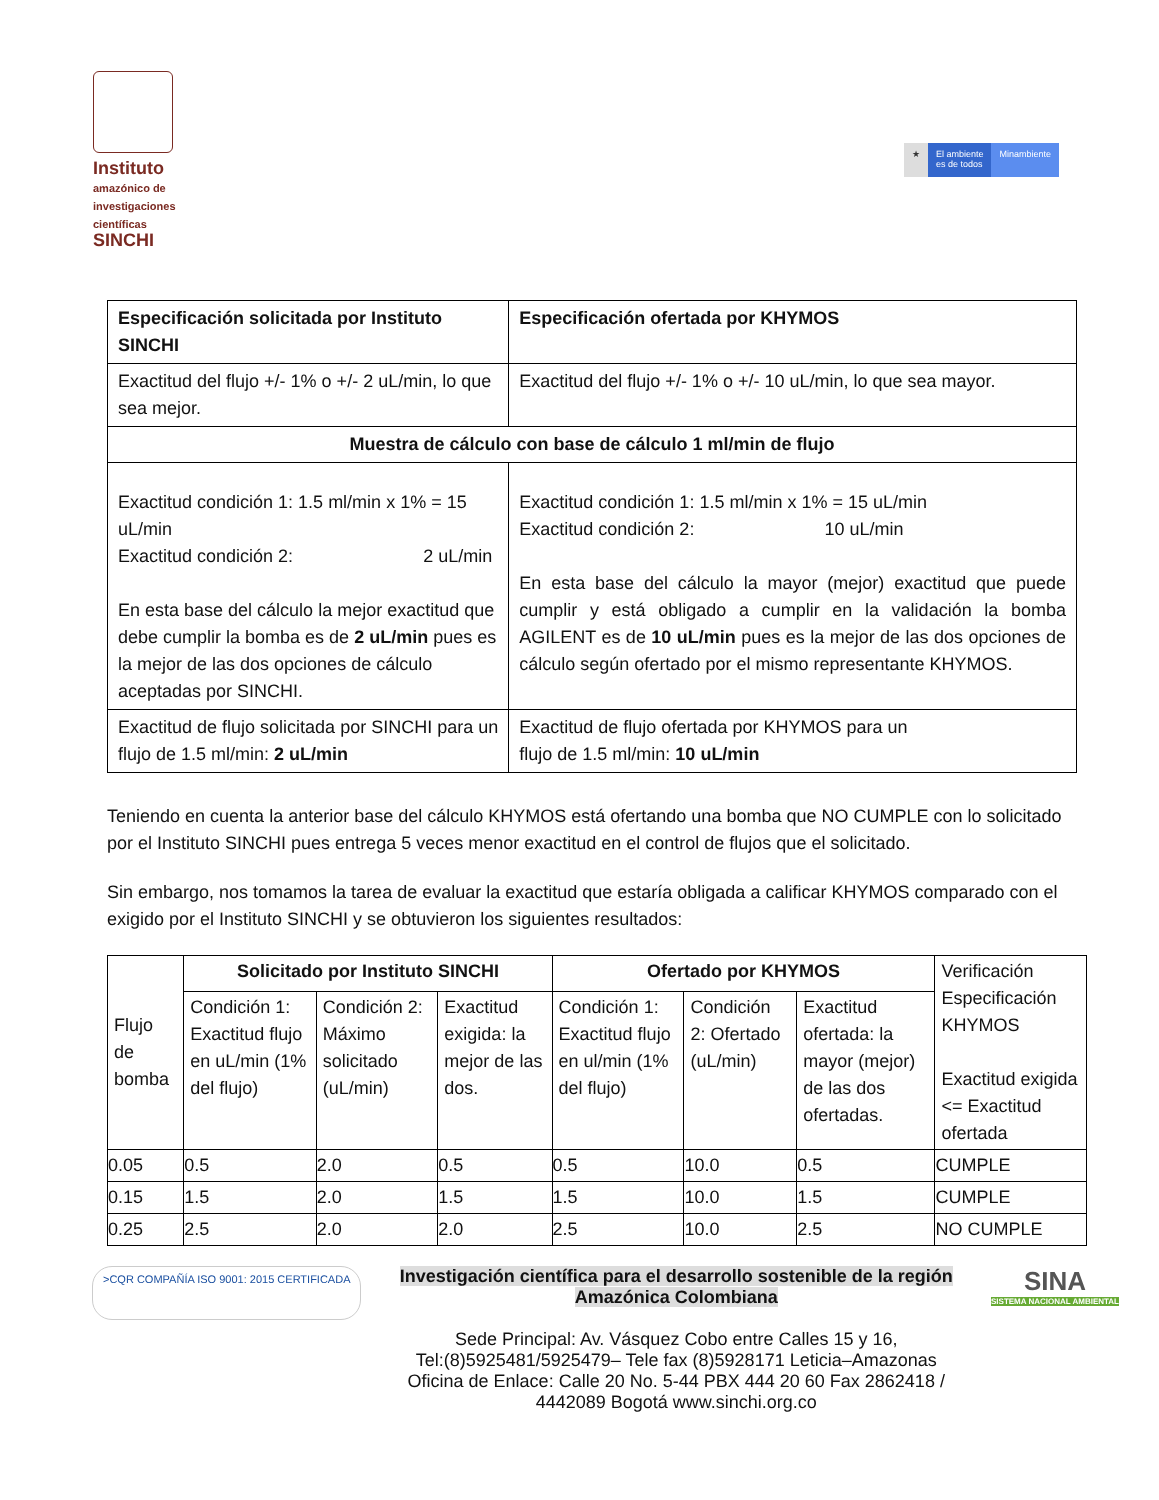Instituto
amazónico de investigaciones científicas
SINCHI
★ El ambiente
es de todos
Minambiente
| Especificación solicitada por Instituto SINCHI | Especificación ofertada por KHYMOS |
| --- | --- |
| Exactitud del flujo +/- 1% o +/- 2 uL/min, lo que sea mejor. | Exactitud del flujo +/- 1% o +/- 10 uL/min, lo que sea mayor. |
| Muestra de cálculo con base de cálculo 1 ml/min de flujo | |
| Exactitud condición 1: 1.5 ml/min x 1% = 15 uL/min Exactitud condición 2: 2 uL/min En esta base del cálculo la mejor exactitud que debe cumplir la bomba es de 2 uL/min pues es la mejor de las dos opciones de cálculo aceptadas por SINCHI. | Exactitud condición 1: 1.5 ml/min x 1% = 15 uL/min Exactitud condición 2: 10 uL/min En esta base del cálculo la mayor (mejor) exactitud que puede cumplir y está obligado a cumplir en la validación la bomba AGILENT es de 10 uL/min pues es la mejor de las dos opciones de cálculo según ofertado por el mismo representante KHYMOS. |
| Exactitud de flujo solicitada por SINCHI para un flujo de 1.5 ml/min: 2 uL/min | Exactitud de flujo ofertada por KHYMOS para un flujo de 1.5 ml/min: 10 uL/min |
Teniendo en cuenta la anterior base del cálculo KHYMOS está ofertando una bomba que NO CUMPLE con lo solicitado por el Instituto SINCHI pues entrega 5 veces menor exactitud en el control de flujos que el solicitado.
Sin embargo, nos tomamos la tarea de evaluar la exactitud que estaría obligada a calificar KHYMOS comparado con el exigido por el Instituto SINCHI y se obtuvieron los siguientes resultados:
| Flujo de bomba | Solicitado por Instituto SINCHI | | | Ofertado por KHYMOS | | | Verificación Especificación KHYMOS Exactitud exigida <= Exactitud ofertada |
| | Condición 1: Exactitud flujo en uL/min (1% del flujo) | Condición 2: Máximo solicitado (uL/min) | Exactitud exigida: la mejor de las dos. | Condición 1: Exactitud flujo en ul/min (1% del flujo) | Condición 2: Ofertado (uL/min) | Exactitud ofertada: la mayor (mejor) de las dos ofertadas. | |
| 0.05 | 0.5 | 2.0 | 0.5 | 0.5 | 10.0 | 0.5 | CUMPLE |
| 0.15 | 1.5 | 2.0 | 1.5 | 1.5 | 10.0 | 1.5 | CUMPLE |
| 0.25 | 2.5 | 2.0 | 2.0 | 2.5 | 10.0 | 2.5 | NO CUMPLE |
>CQR COMPAÑÍA ISO 9001: 2015 CERTIFICADA
Investigación científica para el desarrollo sostenible de la región
Amazónica Colombiana
Sede Principal: Av. Vásquez Cobo entre Calles 15 y 16,
Tel:(8)5925481/5925479– Tele fax (8)5928171 Leticia–Amazonas
Oficina de Enlace: Calle 20 No. 5-44 PBX 444 20 60 Fax 2862418 /
4442089 Bogotá www.sinchi.org.co
SINA
SISTEMA NACIONAL AMBIENTAL